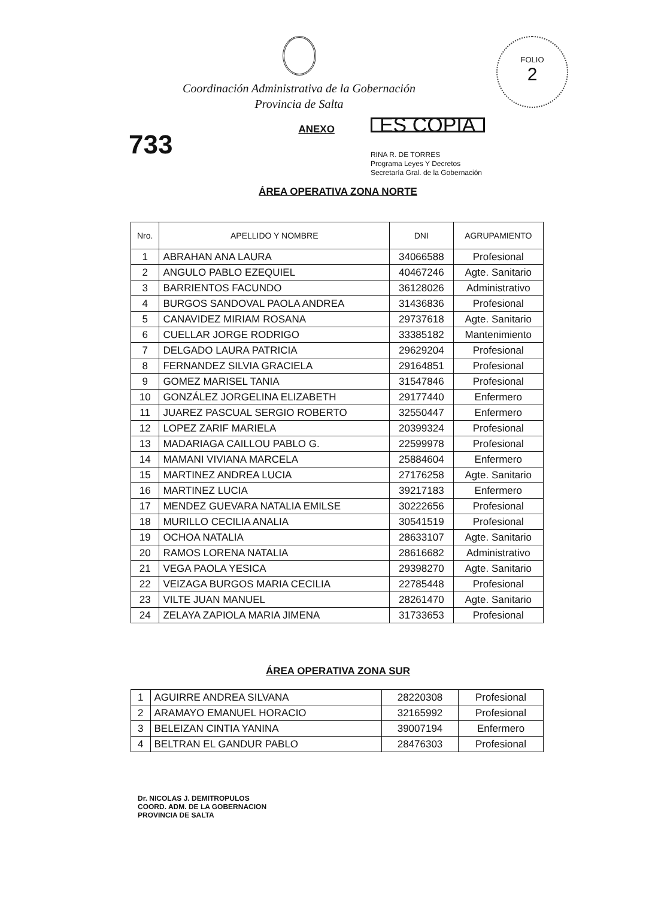FOLIO
2
Coordinación Administrativa de la Gobernación
Provincia de Salta
733
ANEXO
ES COPIA
RINA R. DE TORRES
Programa Leyes Y Decretos
Secretaría Gral. de la Gobernación
ÁREA OPERATIVA ZONA NORTE
| Nro. | APELLIDO Y NOMBRE | DNI | AGRUPAMIENTO |
| --- | --- | --- | --- |
| 1 | ABRAHAN ANA LAURA | 34066588 | Profesional |
| 2 | ANGULO PABLO EZEQUIEL | 40467246 | Agte. Sanitario |
| 3 | BARRIENTOS FACUNDO | 36128026 | Administrativo |
| 4 | BURGOS SANDOVAL PAOLA ANDREA | 31436836 | Profesional |
| 5 | CANAVIDEZ MIRIAM ROSANA | 29737618 | Agte. Sanitario |
| 6 | CUELLAR JORGE RODRIGO | 33385182 | Mantenimiento |
| 7 | DELGADO LAURA PATRICIA | 29629204 | Profesional |
| 8 | FERNANDEZ SILVIA GRACIELA | 29164851 | Profesional |
| 9 | GOMEZ MARISEL TANIA | 31547846 | Profesional |
| 10 | GONZÁLEZ JORGELINA ELIZABETH | 29177440 | Enfermero |
| 11 | JUAREZ PASCUAL SERGIO ROBERTO | 32550447 | Enfermero |
| 12 | LOPEZ ZARIF MARIELA | 20399324 | Profesional |
| 13 | MADARIAGA CAILLOU PABLO G. | 22599978 | Profesional |
| 14 | MAMANI VIVIANA MARCELA | 25884604 | Enfermero |
| 15 | MARTINEZ ANDREA LUCIA | 27176258 | Agte. Sanitario |
| 16 | MARTINEZ LUCIA | 39217183 | Enfermero |
| 17 | MENDEZ GUEVARA NATALIA EMILSE | 30222656 | Profesional |
| 18 | MURILLO CECILIA ANALIA | 30541519 | Profesional |
| 19 | OCHOA NATALIA | 28633107 | Agte. Sanitario |
| 20 | RAMOS LORENA NATALIA | 28616682 | Administrativo |
| 21 | VEGA PAOLA YESICA | 29398270 | Agte. Sanitario |
| 22 | VEIZAGA BURGOS MARIA CECILIA | 22785448 | Profesional |
| 23 | VILTE JUAN MANUEL | 28261470 | Agte. Sanitario |
| 24 | ZELAYA ZAPIOLA MARIA JIMENA | 31733653 | Profesional |
ÁREA OPERATIVA ZONA SUR
| 1 | AGUIRRE ANDREA SILVANA | 28220308 | Profesional |
| 2 | ARAMAYO EMANUEL HORACIO | 32165992 | Profesional |
| 3 | BELEIZAN CINTIA YANINA | 39007194 | Enfermero |
| 4 | BELTRAN EL GANDUR PABLO | 28476303 | Profesional |
Dr. NICOLAS J. DEMITROPULOS
COORD. ADM. DE LA GOBERNACION
PROVINCIA DE SALTA